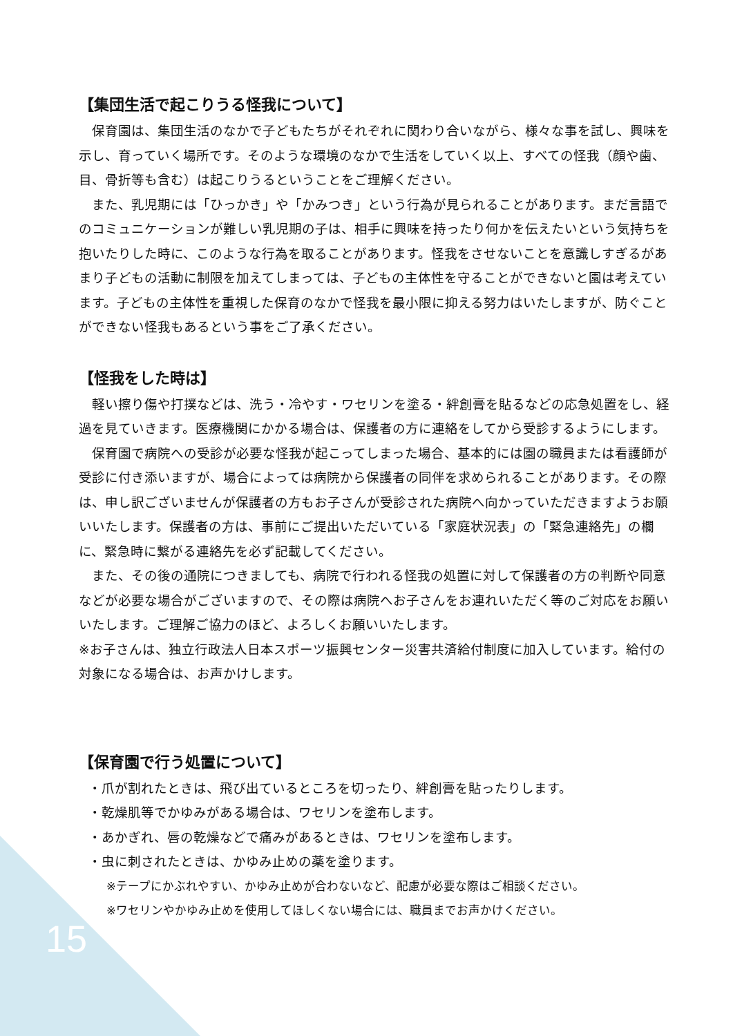【集団生活で起こりうる怪我について】
　保育園は、集団生活のなかで子どもたちがそれぞれに関わり合いながら、様々な事を試し、興味を示し、育っていく場所です。そのような環境のなかで生活をしていく以上、すべての怪我（顔や歯、目、骨折等も含む）は起こりうるということをご理解ください。
　また、乳児期には「ひっかき」や「かみつき」という行為が見られることがあります。まだ言語でのコミュニケーションが難しい乳児期の子は、相手に興味を持ったり何かを伝えたいという気持ちを抱いたりした時に、このような行為を取ることがあります。怪我をさせないことを意識しすぎるがあまり子どもの活動に制限を加えてしまっては、子どもの主体性を守ることができないと園は考えています。子どもの主体性を重視した保育のなかで怪我を最小限に抑える努力はいたしますが、防ぐことができない怪我もあるという事をご了承ください。
【怪我をした時は】
　軽い擦り傷や打撲などは、洗う・冷やす・ワセリンを塗る・絆創膏を貼るなどの応急処置をし、経過を見ていきます。医療機関にかかる場合は、保護者の方に連絡をしてから受診するようにします。
　保育園で病院への受診が必要な怪我が起こってしまった場合、基本的には園の職員または看護師が受診に付き添いますが、場合によっては病院から保護者の同伴を求められることがあります。その際は、申し訳ございませんが保護者の方もお子さんが受診された病院へ向かっていただきますようお願いいたします。保護者の方は、事前にご提出いただいている「家庭状況表」の「緊急連絡先」の欄に、緊急時に繋がる連絡先を必ず記載してください。
　また、その後の通院につきましても、病院で行われる怪我の処置に対して保護者の方の判断や同意などが必要な場合がございますので、その際は病院へお子さんをお連れいただく等のご対応をお願いいたします。ご理解ご協力のほど、よろしくお願いいたします。
※お子さんは、独立行政法人日本スポーツ振興センター災害共済給付制度に加入しています。給付の対象になる場合は、お声かけします。
【保育園で行う処置について】
・爪が割れたときは、飛び出ているところを切ったり、絆創膏を貼ったりします。
・乾燥肌等でかゆみがある場合は、ワセリンを塗布します。
・あかぎれ、唇の乾燥などで痛みがあるときは、ワセリンを塗布します。
・虫に刺されたときは、かゆみ止めの薬を塗ります。
※テープにかぶれやすい、かゆみ止めが合わないなど、配慮が必要な際はご相談ください。
※ワセリンやかゆみ止めを使用してほしくない場合には、職員までお声かけください。
15